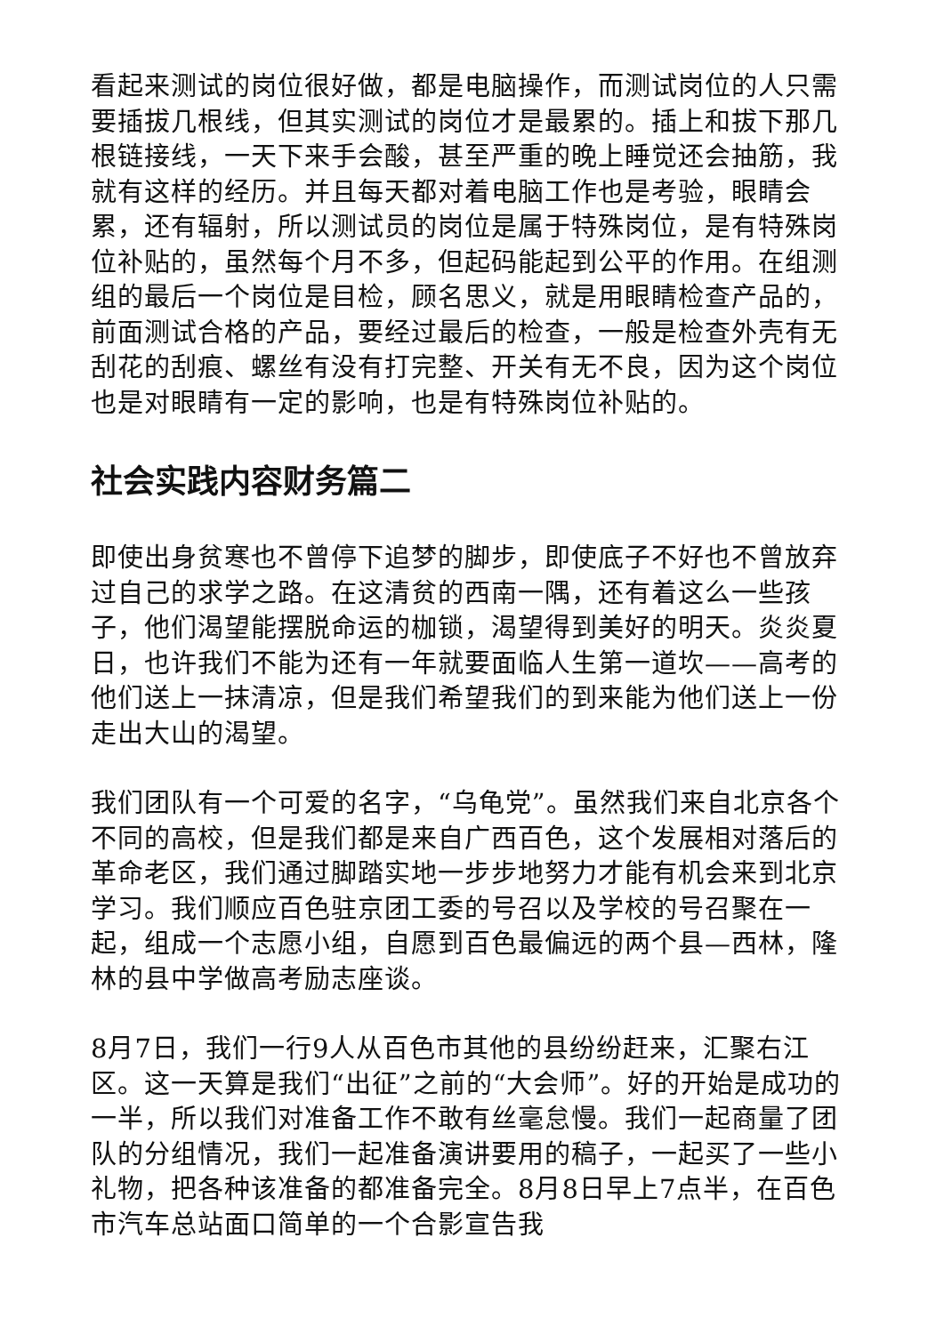看起来测试的岗位很好做，都是电脑操作，而测试岗位的人只需要插拔几根线，但其实测试的岗位才是最累的。插上和拔下那几根链接线，一天下来手会酸，甚至严重的晚上睡觉还会抽筋，我就有这样的经历。并且每天都对着电脑工作也是考验，眼睛会累，还有辐射，所以测试员的岗位是属于特殊岗位，是有特殊岗位补贴的，虽然每个月不多，但起码能起到公平的作用。在组测组的最后一个岗位是目检，顾名思义，就是用眼睛检查产品的，前面测试合格的产品，要经过最后的检查，一般是检查外壳有无刮花的刮痕、螺丝有没有打完整、开关有无不良，因为这个岗位也是对眼睛有一定的影响，也是有特殊岗位补贴的。
社会实践内容财务篇二
即使出身贫寒也不曾停下追梦的脚步，即使底子不好也不曾放弃过自己的求学之路。在这清贫的西南一隅，还有着这么一些孩子，他们渴望能摆脱命运的枷锁，渴望得到美好的明天。炎炎夏日，也许我们不能为还有一年就要面临人生第一道坎——高考的他们送上一抹清凉，但是我们希望我们的到来能为他们送上一份走出大山的渴望。
我们团队有一个可爱的名字，“乌龟党”。虽然我们来自北京各个不同的高校，但是我们都是来自广西百色，这个发展相对落后的革命老区，我们通过脚踏实地一步步地努力才能有机会来到北京学习。我们顺应百色驻京团工委的号召以及学校的号召聚在一起，组成一个志愿小组，自愿到百色最偏远的两个县—西林，隆林的县中学做高考励志座谈。
8月7日，我们一行9人从百色市其他的县纷纷赶来，汇聚右江区。这一天算是我们“出征”之前的“大会师”。好的开始是成功的一半，所以我们对准备工作不敢有丝毫怠慢。我们一起商量了团队的分组情况，我们一起准备演讲要用的稿子，一起买了一些小礼物，把各种该准备的都准备完全。8月8日早上7点半，在百色市汽车总站面口简单的一个合影宣告我